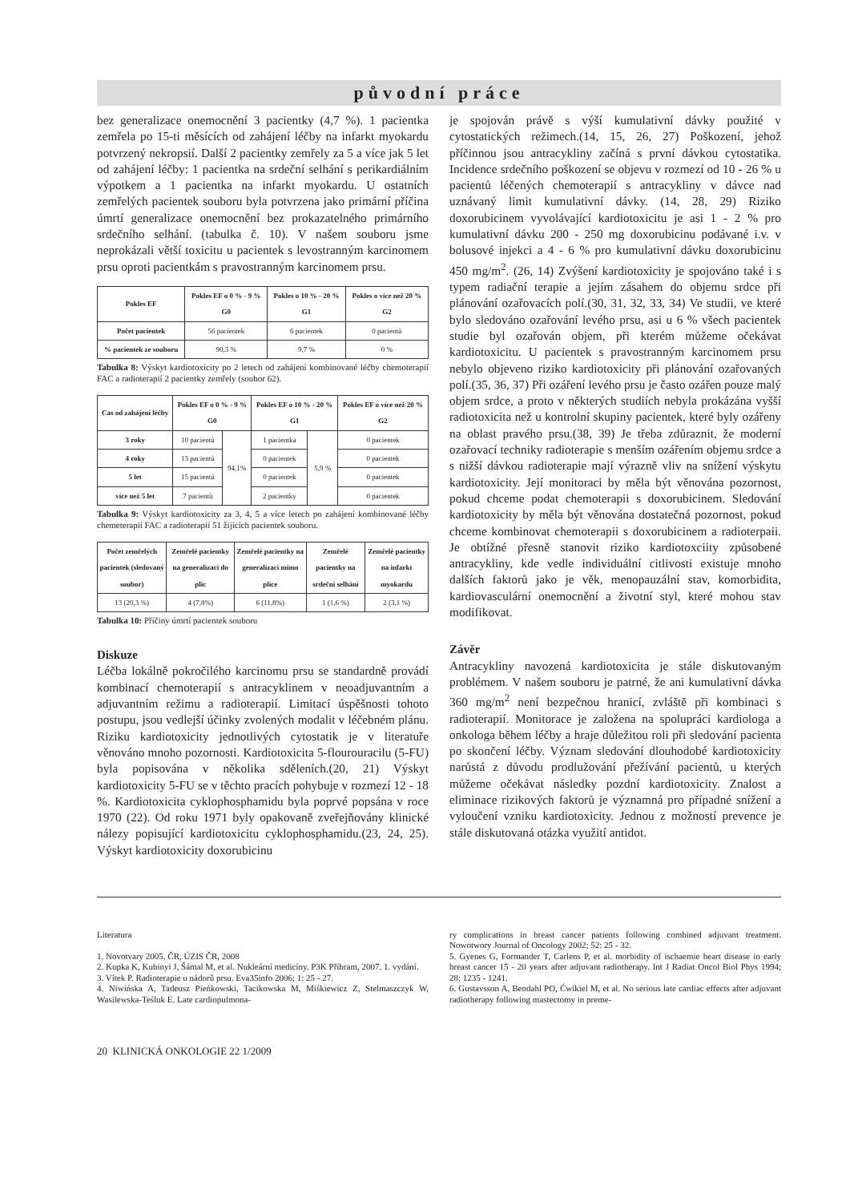původní práce
bez generalizace onemocnění 3 pacientky (4,7 %). 1 pacientka zemřela po 15-ti měsících od zahájení léčby na infarkt myokardu potvrzený nekropsií. Další 2 pacientky zemřely za 5 a více jak 5 let od zahájení léčby: 1 pacientka na srdeční selhání s perikardiálním výpotkem a 1 pacientka na infarkt myokardu. U ostatních zemřelých pacientek souboru byla potvrzena jako primární příčina úmrtí generalizace onemocnění bez prokazatelného primárního srdečního selhání. (tabulka č. 10). V našem souboru jsme neprokázali větší toxicitu u pacientek s levostranným karcinomem prsu oproti pacientkám s pravostranným karcinomem prsu.
| Pokles EF | Pokles EF o 0 % - 9 % G0 | Pokles o 10 % - 20 % G1 | Pokles o více než 20 % G2 |
| --- | --- | --- | --- |
| Počet pacientek | 56 pacientek | 6 pacientek | 0 pacientů |
| % pacientek ze souboru | 90,3 % | 9,7 % | 0 % |
Tabulka 8: Výskyt kardiotoxicity po 2 letech od zahájení kombinované léčby chemoterapií FAC a radioterapií 2 pacientky zemřely (soubor 62).
| Cas od zahájení léčby | Pokles EF o 0 % - 9 % G0 | | Pokles EF o 10 % - 20 % G1 | | Pokles EF o více než 20 % G2 |
| --- | --- | --- | --- | --- | --- |
| 3 roky | 10 pacientů | 94,1% | 1 pacientka | 5,9 % | 0 pacientek |
| 4 roky | 13 pacientů | | 0 pacientek | | 0 pacientek |
| 5 let | 15 pacientů | | 0 pacientek | | 0 pacientek |
| více než 5 let | 7 pacientů | | 2 pacientky | | 0 pacientek |
Tabulka 9: Výskyt kardiotoxicity za 3, 4, 5 a více letech po zahájení kombinované léčby chemeterapií FAC a radioterapií 51 žijících pacientek souboru.
| Počet zemřelých pacientek (sledovaný soubor) | Zemřelé pacientky na generalizaci do plic | Zemřelé pacientky na generalizaci mimo plíce | Zemřelé pacientky na srdeční selhání | Zemřelé pacientky na infarkt myokardu |
| --- | --- | --- | --- | --- |
| 13 (20,3 %) | 4 (7,8%) | 6 (11,8%) | 1 (1,6 %) | 2 (3,1 %) |
Tabulka 10: Příčiny úmrtí pacientek souboru
Diskuze
Léčba lokálně pokročilého karcinomu prsu se standardně provádí kombinací chemoterapií s antracyklinem v neoadjuvantním a adjuvantním režimu a radioterapií. Limitací úspěšnosti tohoto postupu, jsou vedlejší účinky zvolených modalit v léčebném plánu. Riziku kardiotoxicity jednotlivých cytostatik je v literatuře věnováno mnoho pozornosti. Kardiotoxicita 5-flourouracilu (5-FU) byla popisována v několika sděleních.(20, 21) Výskyt kardiotoxicity 5-FU se v těchto pracích pohybuje v rozmezí 12 - 18 %. Kardiotoxicita cyklophosphamidu byla poprvé popsána v roce 1970 (22). Od roku 1971 byly opakovaně zveřejňovány klinické nálezy popisující kardiotoxicitu cyklophosphamidu.(23, 24, 25). Výskyt kardiotoxicity doxorubicinu
je spojován právě s výší kumulativní dávky použité v cytostatických režimech.(14, 15, 26, 27) Poškození, jehož příčinnou jsou antracykliny začíná s první dávkou cytostatika. Incidence srdečního poškození se objevu v rozmezí od 10 - 26 % u pacientů léčených chemoterapií s antracykliny v dávce nad uznávaný limit kumulativní dávky. (14, 28, 29) Riziko doxorubicinem vyvolávající kardiotoxicitu je asi 1 - 2 % pro kumulativní dávku 200 - 250 mg doxorubicinu podávané i.v. v bolusové injekci a 4 - 6 % pro kumulativní dávku doxorubicinu 450 mg/m<sup>2</sup>. (26, 14) Zvýšení kardiotoxicity je spojováno také i s typem radiační terapie a jejím zásahem do objemu srdce při plánování ozařovacích polí.(30, 31, 32, 33, 34) Ve studii, ve které bylo sledováno ozařování levého prsu, asi u 6 % všech pacientek studie byl ozařován objem, při kterém můžeme očekávat kardiotoxicitu. U pacientek s pravostranným karcinomem prsu nebylo objeveno riziko kardiotoxicity při plánování ozařovaných polí.(35, 36, 37) Při ozáření levého prsu je často ozářen pouze malý objem srdce, a proto v některých studiích nebyla prokázána vyšší radiotoxicita než u kontrolní skupiny pacientek, které byly ozářeny na oblast pravého prsu.(38, 39) Je třeba zdůraznit, že moderní ozařovací techniky radioterapie s menším ozářením objemu srdce a s nižší dávkou radioterapie mají výrazně vliv na snížení výskytu kardiotoxicity. Její monitoraci by měla být věnována pozornost, pokud chceme podat chemoterapii s doxorubicinem. Sledování kardiotoxicity by měla být věnována dostatečná pozornost, pokud chceme kombinovat chemoterapii s doxorubicinem a radioterpaii. Je obtížné přesně stanovit riziko kardiotoxciity způsobené antracykliny, kde vedle individuální citlivosti existuje mnoho dalších faktorů jako je věk, menopauzální stav, komorbidita, kardiovasculární onemocnění a životní styl, které mohou stav modifikovat.
Závěr
Antracykliny navozená kardiotoxicita je stále diskutovaným problémem. V našem souboru je patrné, že ani kumulativní dávka 360 mg/m<sup>2</sup> není bezpečnou hranicí, zvláště při kombinaci s radioterapií. Monitorace je založena na spolupráci kardiologa a onkologa během léčby a hraje důležitou roli při sledování pacienta po skončení léčby. Význam sledování dlouhodobé kardiotoxicity narůstá z důvodu prodlužování přežívání pacientů, u kterých můžeme očekávat následky pozdní kardiotoxicity. Znalost a eliminace rizikových faktorů je významná pro případné snížení a vyloučení vzniku kardiotoxicity. Jednou z možností prevence je stále diskutovaná otázka využití antidot.
Literatura
1. Novotvary 2005, ČR, ÚZIS ČR, 2008
2. Kupka K, Kubinyi J, Šámal M, et al. Nukleární medicíny. P3K Příbram, 2007. 1. vydání.
3. Vítek P. Radioterapie u nádorů prsu. Eva35info 2006; 1: 25 - 27.
4. Niwińska A, Tadeusz Pieńkowski, Tacikowska M, Miśkiewicz Z, Stelmaszczyk W, Wasilewska-Teśluk E. Late cardiopulmona-
ry complications in breast cancer patients following combined adjuvant treatment. Nowotwory Journal of Oncology 2002; 52: 25 - 32.
5. Gyenes G, Formander T, Carlens P, et al. morbidity of ischaemie heart disease in early breast cancer 15 - 20 years after adjuvant radiotherapy. Int J Radiat Oncol Biol Phys 1994; 28: 1235 - 1241.
6. Gustavsson A, Bendahl PO, Ćwikiel M, et al. No serious late cardiac effects after adjuvant radiotherapy following mastectomy in preme-
20 KLINICKÁ ONKOLOGIE 22 1/2009